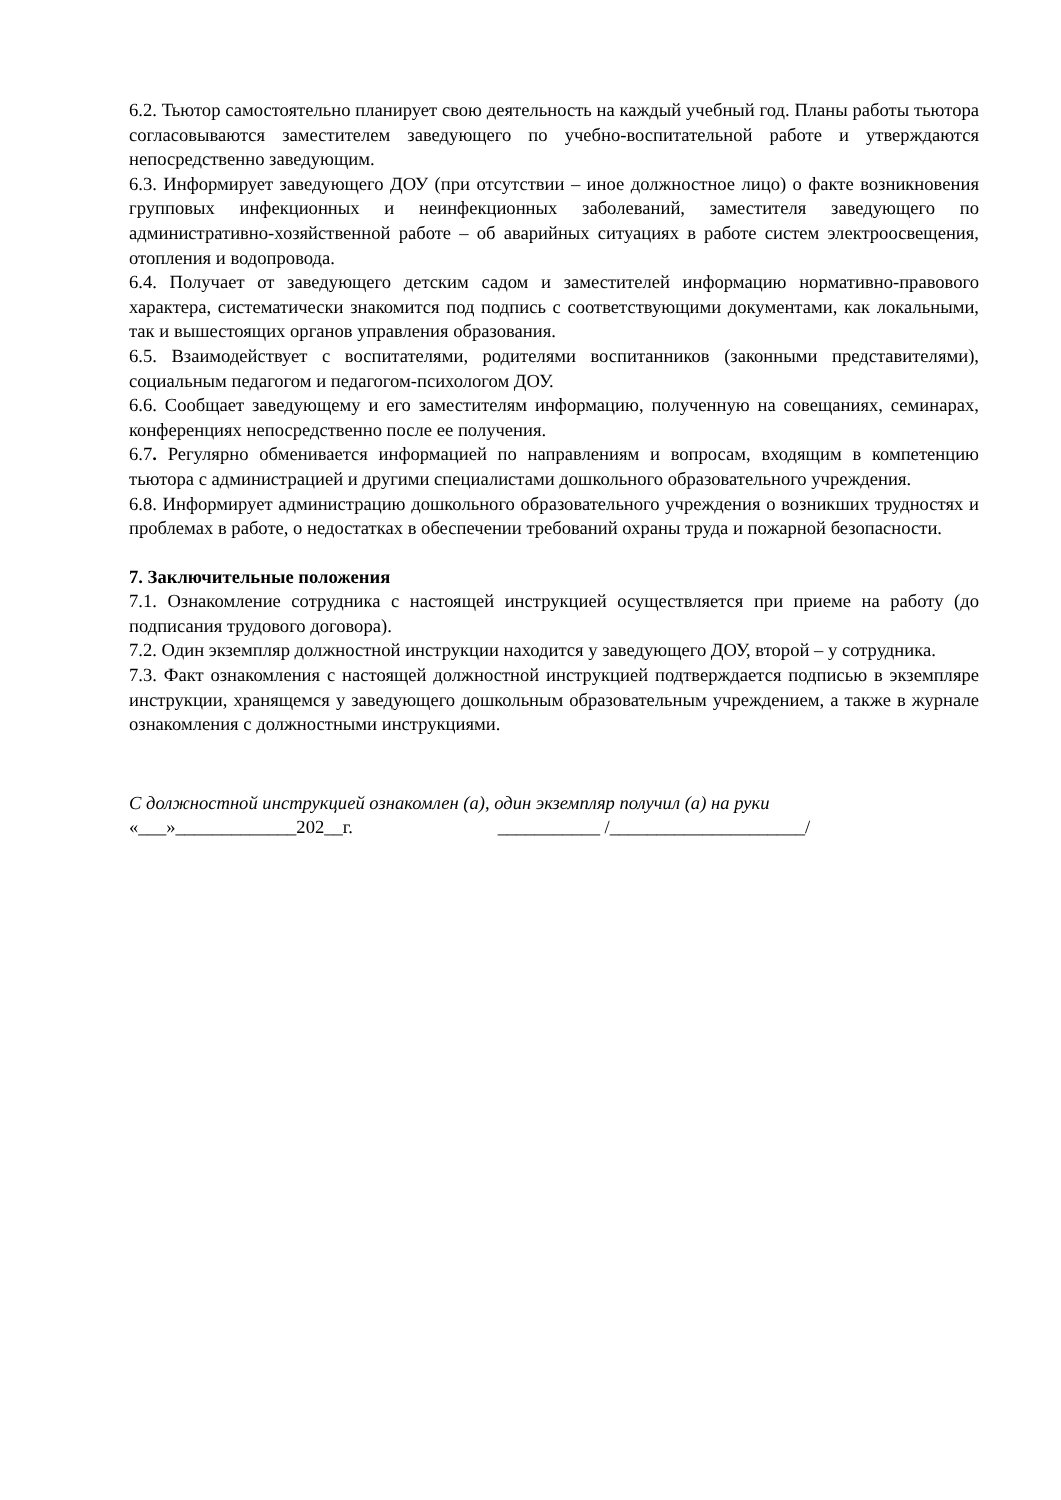6.2. Тьютор самостоятельно планирует свою деятельность на каждый учебный год. Планы работы тьютора согласовываются заместителем заведующего по учебно-воспитательной работе и утверждаются непосредственно заведующим.
6.3. Информирует заведующего ДОУ (при отсутствии – иное должностное лицо) о факте возникновения групповых инфекционных и неинфекционных заболеваний, заместителя заведующего по административно-хозяйственной работе – об аварийных ситуациях в работе систем электроосвещения, отопления и водопровода.
6.4. Получает от заведующего детским садом и заместителей информацию нормативно-правового характера, систематически знакомится под подпись с соответствующими документами, как локальными, так и вышестоящих органов управления образования.
6.5. Взаимодействует с воспитателями, родителями воспитанников (законными представителями), социальным педагогом и педагогом-психологом ДОУ.
6.6. Сообщает заведующему и его заместителям информацию, полученную на совещаниях, семинарах, конференциях непосредственно после ее получения.
6.7. Регулярно обменивается информацией по направлениям и вопросам, входящим в компетенцию тьютора с администрацией и другими специалистами дошкольного образовательного учреждения.
6.8. Информирует администрацию дошкольного образовательного учреждения о возникших трудностях и проблемах в работе, о недостатках в обеспечении требований охраны труда и пожарной безопасности.
7. Заключительные положения
7.1. Ознакомление сотрудника с настоящей инструкцией осуществляется при приеме на работу (до подписания трудового договора).
7.2. Один экземпляр должностной инструкции находится у заведующего ДОУ, второй – у сотрудника.
7.3. Факт ознакомления с настоящей должностной инструкцией подтверждается подписью в экземпляре инструкции, хранящемся у заведующего дошкольным образовательным учреждением, а также в журнале ознакомления с должностными инструкциями.
С должностной инструкцией ознакомлен (а), один экземпляр получил (а) на руки
«___»_____________202__г. ___________ /_____________________/